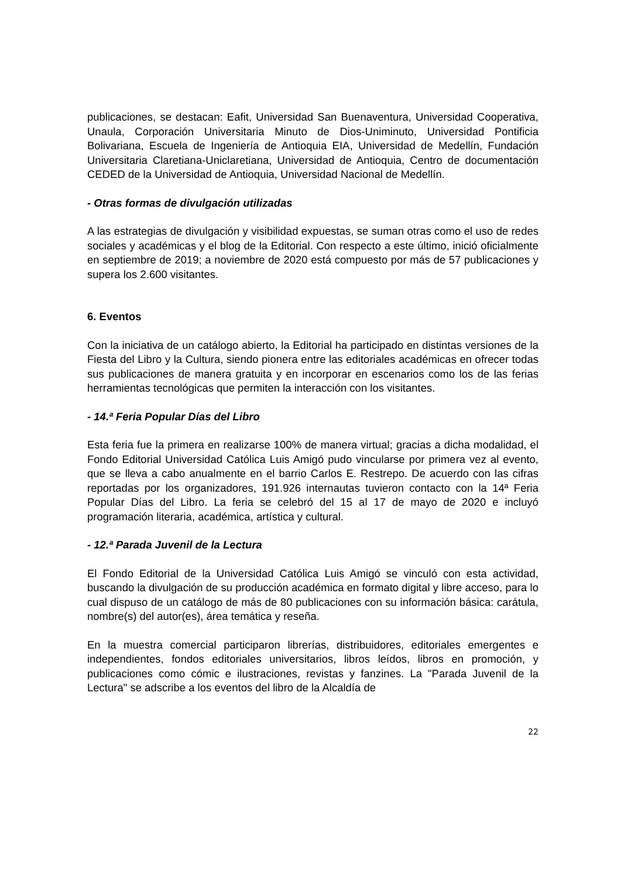publicaciones, se destacan: Eafit, Universidad San Buenaventura, Universidad Cooperativa, Unaula, Corporación Universitaria Minuto de Dios-Uniminuto, Universidad Pontificia Bolivariana, Escuela de Ingeniería de Antioquia EIA, Universidad de Medellín, Fundación Universitaria Claretiana-Uniclaretiana, Universidad de Antioquia, Centro de documentación CEDED de la Universidad de Antioquia, Universidad Nacional de Medellín.
- Otras formas de divulgación utilizadas
A las estrategias de divulgación y visibilidad expuestas, se suman otras como el uso de redes sociales y académicas y el blog de la Editorial. Con respecto a este último, inició oficialmente en septiembre de 2019; a noviembre de 2020 está compuesto por más de 57 publicaciones y supera los 2.600 visitantes.
6. Eventos
Con la iniciativa de un catálogo abierto, la Editorial ha participado en distintas versiones de la Fiesta del Libro y la Cultura, siendo pionera entre las editoriales académicas en ofrecer todas sus publicaciones de manera gratuita y en incorporar en escenarios como los de las ferias herramientas tecnológicas que permiten la interacción con los visitantes.
- 14.ª Feria Popular Días del Libro
Esta feria fue la primera en realizarse 100% de manera virtual; gracias a dicha modalidad, el Fondo Editorial Universidad Católica Luis Amigó pudo vincularse por primera vez al evento, que se lleva a cabo anualmente en el barrio Carlos E. Restrepo. De acuerdo con las cifras reportadas por los organizadores, 191.926 internautas tuvieron contacto con la 14ª Feria Popular Días del Libro. La feria se celebró del 15 al 17 de mayo de 2020 e incluyó programación literaria, académica, artística y cultural.
- 12.ª Parada Juvenil de la Lectura
El Fondo Editorial de la Universidad Católica Luis Amigó se vinculó con esta actividad, buscando la divulgación de su producción académica en formato digital y libre acceso, para lo cual dispuso de un catálogo de más de 80 publicaciones con su información básica: carátula, nombre(s) del autor(es), área temática y reseña.
En la muestra comercial participaron librerías, distribuidores, editoriales emergentes e independientes, fondos editoriales universitarios, libros leídos, libros en promoción, y publicaciones como cómic e ilustraciones, revistas y fanzines. La "Parada Juvenil de la Lectura" se adscribe a los eventos del libro de la Alcaldía de
22